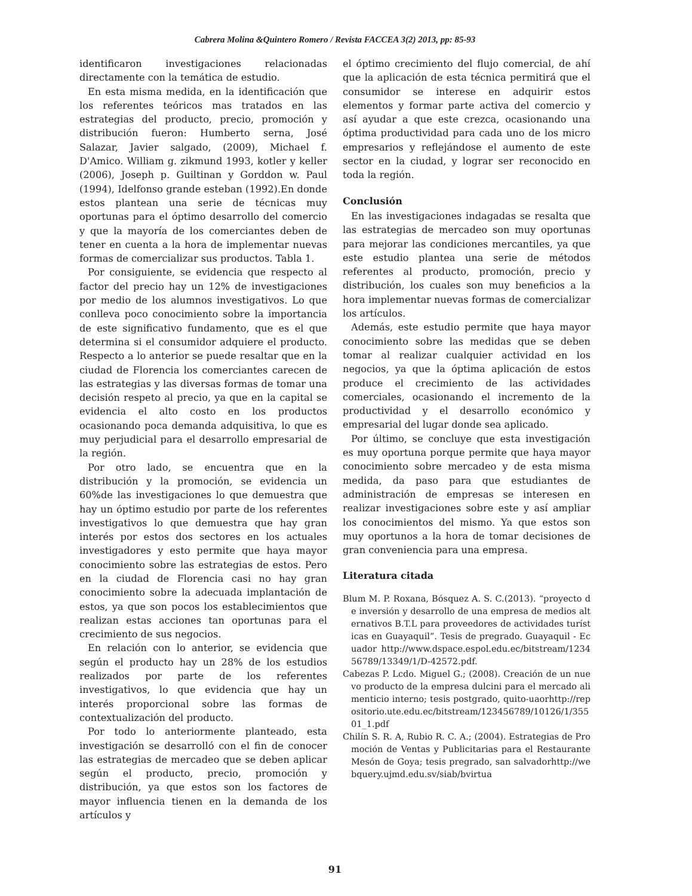Cabrera Molina &Quintero Romero / Revista FACCEA 3(2) 2013, pp: 85-93
identificaron investigaciones relacionadas directamente con la temática de estudio.
En esta misma medida, en la identificación que los referentes teóricos mas tratados en las estrategias del producto, precio, promoción y distribución fueron: Humberto serna, José Salazar, Javier salgado, (2009), Michael f. D'Amico. William g. zikmund 1993, kotler y keller (2006), Joseph p. Guiltinan y Gorddon w. Paul (1994), Idelfonso grande esteban (1992).En donde estos plantean una serie de técnicas muy oportunas para el óptimo desarrollo del comercio y que la mayoría de los comerciantes deben de tener en cuenta a la hora de implementar nuevas formas de comercializar sus productos. Tabla 1.
Por consiguiente, se evidencia que respecto al factor del precio hay un 12% de investigaciones por medio de los alumnos investigativos. Lo que conlleva poco conocimiento sobre la importancia de este significativo fundamento, que es el que determina si el consumidor adquiere el producto. Respecto a lo anterior se puede resaltar que en la ciudad de Florencia los comerciantes carecen de las estrategias y las diversas formas de tomar una decisión respeto al precio, ya que en la capital se evidencia el alto costo en los productos ocasionando poca demanda adquisitiva, lo que es muy perjudicial para el desarrollo empresarial de la región.
Por otro lado, se encuentra que en la distribución y la promoción, se evidencia un 60%de las investigaciones lo que demuestra que hay un óptimo estudio por parte de los referentes investigativos lo que demuestra que hay gran interés por estos dos sectores en los actuales investigadores y esto permite que haya mayor conocimiento sobre las estrategias de estos. Pero en la ciudad de Florencia casi no hay gran conocimiento sobre la adecuada implantación de estos, ya que son pocos los establecimientos que realizan estas acciones tan oportunas para el crecimiento de sus negocios.
En relación con lo anterior, se evidencia que según el producto hay un 28% de los estudios realizados por parte de los referentes investigativos, lo que evidencia que hay un interés proporcional sobre las formas de contextualización del producto.
Por todo lo anteriormente planteado, esta investigación se desarrolló con el fin de conocer las estrategias de mercadeo que se deben aplicar según el producto, precio, promoción y distribución, ya que estos son los factores de mayor influencia tienen en la demanda de los artículos y
el óptimo crecimiento del flujo comercial, de ahí que la aplicación de esta técnica permitirá que el consumidor se interese en adquirir estos elementos y formar parte activa del comercio y así ayudar a que este crezca, ocasionando una óptima productividad para cada uno de los micro empresarios y reflejándose el aumento de este sector en la ciudad, y lograr ser reconocido en toda la región.
Conclusión
En las investigaciones indagadas se resalta que las estrategias de mercadeo son muy oportunas para mejorar las condiciones mercantiles, ya que este estudio plantea una serie de métodos referentes al producto, promoción, precio y distribución, los cuales son muy beneficios a la hora implementar nuevas formas de comercializar los artículos.
Además, este estudio permite que haya mayor conocimiento sobre las medidas que se deben tomar al realizar cualquier actividad en los negocios, ya que la óptima aplicación de estos produce el crecimiento de las actividades comerciales, ocasionando el incremento de la productividad y el desarrollo económico y empresarial del lugar donde sea aplicado.
Por último, se concluye que esta investigación es muy oportuna porque permite que haya mayor conocimiento sobre mercadeo y de esta misma medida, da paso para que estudiantes de administración de empresas se interesen en realizar investigaciones sobre este y así ampliar los conocimientos del mismo. Ya que estos son muy oportunos a la hora de tomar decisiones de gran conveniencia para una empresa.
Literatura citada
Blum M. P. Roxana, Bósquez A. S. C.(2013). “proyecto de inversión y desarrollo de una empresa de medios alternativos B.T.L para proveedores de actividades turísticas en Guayaquil”. Tesis de pregrado. Guayaquil - Ecuador http://www.dspace.espol.edu.ec/bitstream/123456789/13349/1/D-42572.pdf.
Cabezas P. Lcdo. Miguel G.; (2008). Creación de un nuevo producto de la empresa dulcini para el mercado alimenticio interno; tesis postgrado, quito-uaorhttp://repositorio.ute.edu.ec/bitstream/123456789/10126/1/35501_1.pdf
Chilín S. R. A, Rubio R. C. A.; (2004). Estrategias de Promoción de Ventas y Publicitarias para el Restaurante Mesón de Goya; tesis pregrado, san salvadorhttp://webquery.ujmd.edu.sv/siab/bvirtua
91